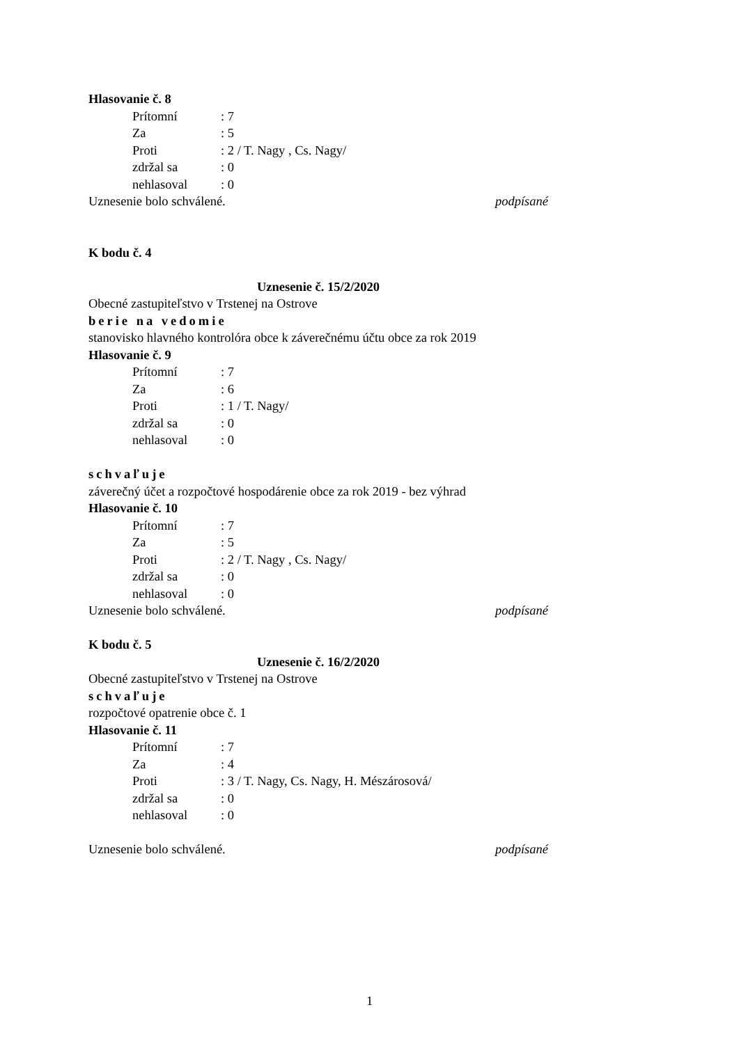Hlasovanie č. 8
Prítomní: 7
Za: 5
Proti: 2 / T. Nagy , Cs. Nagy/
zdržal sa: 0
nehlasoval: 0
Uznesenie bolo schválené. podpísané
K bodu č. 4
Uznesenie č. 15/2/2020
Obecné zastupiteľstvo v Trstenej na Ostrove
berie na vedomie
stanovisko hlavného kontrolóra obce k záverečnému účtu obce za rok 2019
Hlasovanie č. 9
Prítomní: 7
Za: 6
Proti: 1 / T. Nagy/
zdržal sa: 0
nehlasoval: 0
schvaľuje
záverečný účet a rozpočtové hospodárenie obce za rok 2019 - bez výhrad
Hlasovanie č. 10
Prítomní: 7
Za: 5
Proti: 2 / T. Nagy , Cs. Nagy/
zdržal sa: 0
nehlasoval: 0
Uznesenie bolo schválené. podpísané
K bodu č. 5
Uznesenie č. 16/2/2020
Obecné zastupiteľstvo v Trstenej na Ostrove
schvaľuje
rozpočtové opatrenie obce č. 1
Hlasovanie č. 11
Prítomní: 7
Za: 4
Proti: 3 / T. Nagy, Cs. Nagy, H. Mészárosová/
zdržal sa: 0
nehlasoval: 0
Uznesenie bolo schválené. podpísané
1